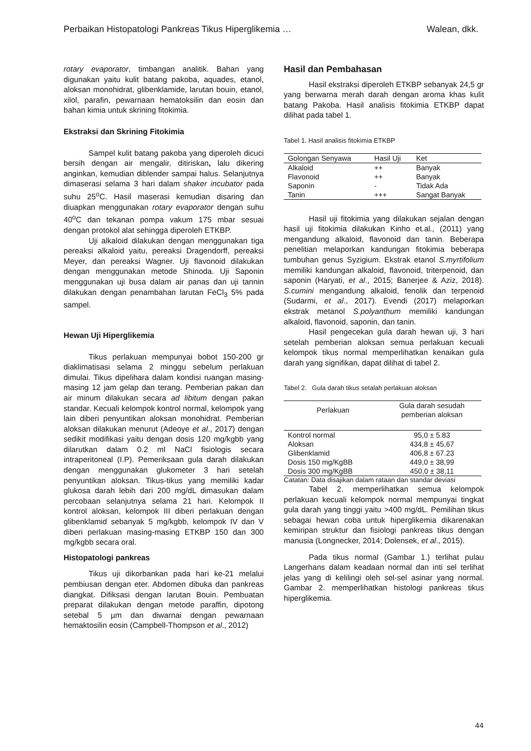Perbaikan Histopatologi Pankreas Tikus Hiperglikemia … Walean, dkk.
rotary evaporator, timbangan analitik. Bahan yang digunakan yaitu kulit batang pakoba, aquades, etanol, aloksan monohidrat, glibenklamide, larutan bouin, etanol, xilol, parafin, pewarnaan hematoksilin dan eosin dan bahan kimia untuk skrining fitokimia.
Ekstraksi dan Skrining Fitokimia
Sampel kulit batang pakoba yang diperoleh dicuci bersih dengan air mengalir, ditiriskan, lalu dikering anginkan, kemudian diblender sampai halus. Selanjutnya dimaserasi selama 3 hari dalam shaker incubator pada suhu 25<sup>o</sup>C. Hasil maserasi kemudian disaring dan diuapkan menggunakan rotary evaporator dengan suhu 40<sup>o</sup>C dan tekanan pompa vakum 175 mbar sesuai dengan protokol alat sehingga diperoleh ETKBP.
Uji alkaloid dilakukan dengan menggunakan tiga pereaksi alkaloid yaitu, pereaksi Dragendorff, pereaksi Meyer, dan pereaksi Wagner. Uji flavonoid dilakukan dengan menggunakan metode Shinoda. Uji Saponin menggunakan uji busa dalam air panas dan uji tannin dilakukan dengan penambahan larutan FeCl<sub>3</sub> 5% pada sampel.
Hewan Uji Hiperglikemia
Tikus perlakuan mempunyai bobot 150-200 gr diaklimatisasi selama 2 minggu sebelum perlakuan dimulai. Tikus dipelihara dalam kondisi ruangan masing-masing 12 jam gelap dan terang. Pemberian pakan dan air minum dilakukan secara ad libitum dengan pakan standar. Kecuali kelompok kontrol normal, kelompok yang lain diberi penyuntikan aloksan monohidrat. Pemberian aloksan dilakukan menurut (Adeoye et al., 2017) dengan sedikit modifikasi yaitu dengan dosis 120 mg/kgbb yang dilarutkan dalam 0.2 ml NaCl fisiologis secara intraperitoneal (I.P). Pemeriksaan gula darah dilakukan dengan menggunakan glukometer 3 hari setelah penyuntikan aloksan. Tikus-tikus yang memiliki kadar glukosa darah lebih dari 200 mg/dL dimasukan dalam percobaan selanjutnya selama 21 hari. Kelompok II kontrol aloksan, kelompok III diberi perlakuan dengan glibenklamid sebanyak 5 mg/kgbb, kelompok IV dan V diberi perlakuan masing-masing ETKBP 150 dan 300 mg/kgbb secara oral.
Histopatologi pankreas
Tikus uji dikorbankan pada hari ke-21 melalui pembiusan dengan eter. Abdomen dibuka dan pankreas diangkat. Difiksasi dengan larutan Bouin. Pembuatan preparat dilakukan dengan metode paraffin, dipotong setebal 5 µm dan diwarnai dengan pewarnaan hemaktosilin eosin (Campbell-Thompson et al., 2012)
Hasil dan Pembahasan
Hasil ekstraksi diperoleh ETKBP sebanyak 24,5 gr yang berwarna merah darah dengan aroma khas kulit batang Pakoba. Hasil analisis fitokimia ETKBP dapat dilihat pada tabel 1.
Tabel 1. Hasil analisis fitokimia ETKBP
| Golongan Senyawa | Hasil Uji | Ket |
| --- | --- | --- |
| Alkaloid | ++ | Banyak |
| Flavonoid | ++ | Banyak |
| Saponin | - | Tidak Ada |
| Tanin | +++ | Sangat Banyak |
Hasil uji fitokimia yang dilakukan sejalan dengan hasil uji fitokimia dilakukan Kinho et.al., (2011) yang mengandung alkaloid, flavonoid dan tanin. Beberapa penelitian melaporkan kandungan fitokimia beberapa tumbuhan genus Syzigium. Ekstrak etanol S.myrtifolium memiliki kandungan alkaloid, flavonoid, triterpenoid, dan saponin (Haryati, et al., 2015; Banerjee & Aziz, 2018). S.cumini mengandung alkaloid, fenolik dan terpenoid (Sudarmi, et al., 2017). Evendi (2017) melaporkan ekstrak metanol S.polyanthum memiliki kandungan alkaloid, flavonoid, saponin, dan tanin.
Hasil pengecekan gula darah hewan uji, 3 hari setelah pemberian aloksan semua perlakuan kecuali kelompok tikus normal memperlihatkan kenaikan gula darah yang signifikan, dapat dilihat di tabel 2.
Tabel 2. Gula darah tikus setalah perlakuan aloksan
| Perlakuan | Gula darah sesudah pemberian aloksan |
| --- | --- |
| Kontrol normal | 95,0 ± 5.83 |
| Aloksan | 434,8 ± 45,67 |
| Glibenklamid | 406,8 ± 67.23 |
| Dosis 150 mg/KgBB | 449,0 ± 38,99 |
| Dosis 300 mg/KgBB | 450,0 ± 38,11 |
Catatan: Data disajikan dalam rataan dan standar deviasi
Tabel 2. memperlihatkan semua kelompok perlakuan kecuali kelompok normal mempunyai tingkat gula darah yang tinggi yaitu >400 mg/dL. Pemilihan tikus sebagai hewan coba untuk hiperglikemia dikarenakan kemiripan struktur dan fisiologi pankreas tikus dengan manusia (Longnecker, 2014; Dolensek, et al., 2015).
Pada tikus normal (Gambar 1.) terlihat pulau Langerhans dalam keadaan normal dan inti sel terlihat jelas yang di kelilingi oleh sel-sel asinar yang normal. Gambar 2. memperlihatkan histologi pankreas tikus hiperglikemia.
44